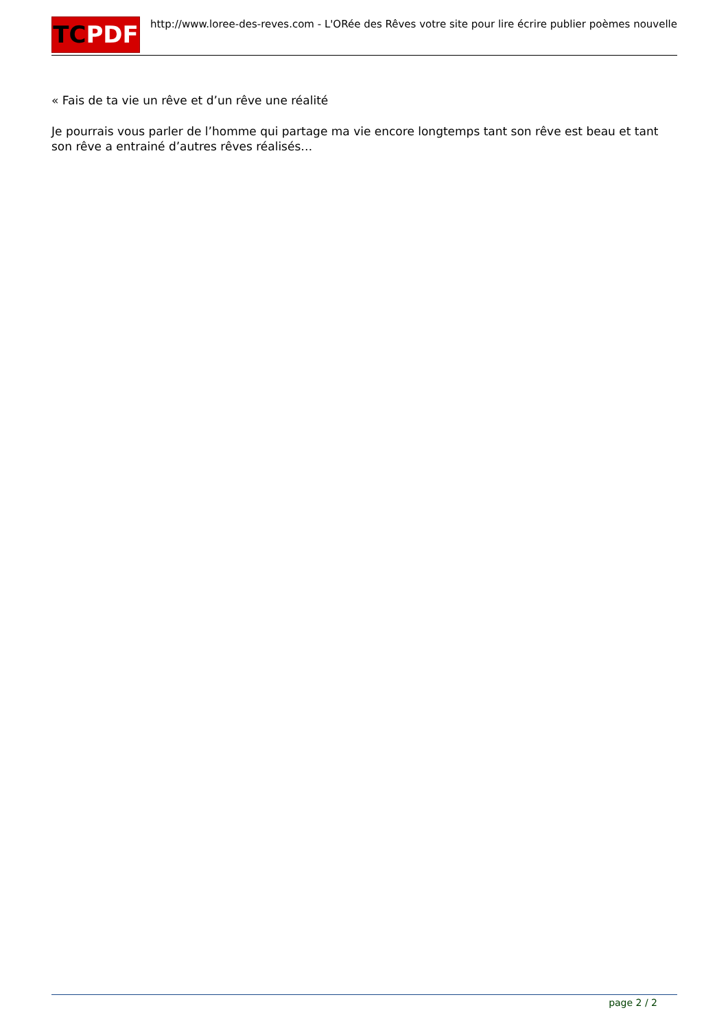TCPDF
http://www.loree-des-reves.com - L'ORée des Rêves votre site pour lire écrire publier poèmes nouvelle
« Fais de ta vie un rêve et d’un rêve une réalité
Je pourrais vous parler de l’homme qui partage ma vie encore longtemps tant son rêve est beau et tant son rêve a entrainé d’autres rêves réalisés…
page 2 / 2